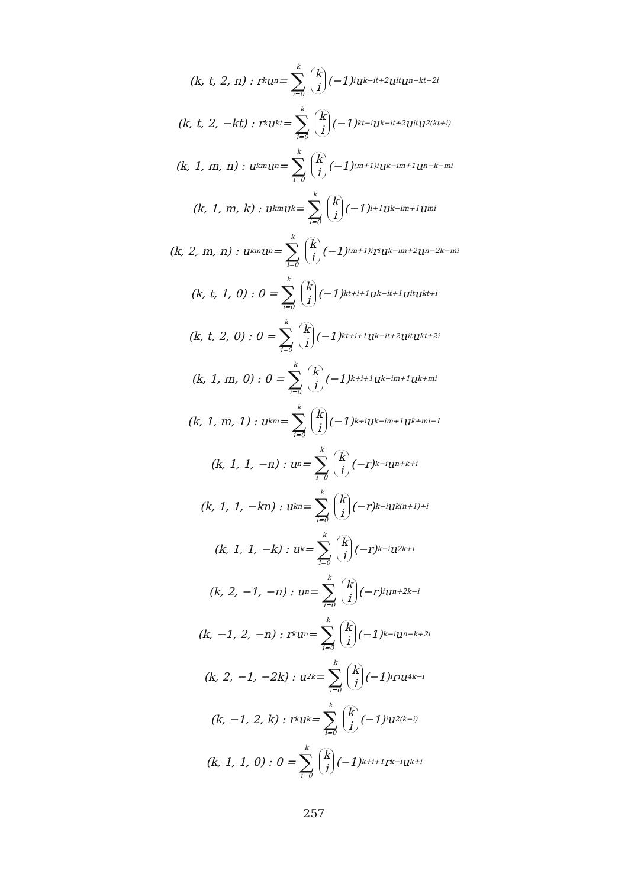(k, t, 2, n) : r<sup>k</sup>u<sub>n</sub> = k ∑ i=0 k i (−1)<sup>i</sup>u<sup>k−i</sup><sub>t+2</sub>u<sup>i</sup><sub>t</sub>u<sub>n−kt−2i</sub>
(k, t, 2, −kt) : r<sup>k</sup>u<sub>kt</sub> = k ∑ i=0 k i (−1)<sup>kt−i</sup>u<sup>k−i</sup><sub>t+2</sub>u<sup>i</sup><sub>t</sub>u<sub>2(kt+i)</sub>
(k, 1, m, n) : u<sup>k</sup><sub>m</sub>u<sub>n</sub> = k ∑ i=0 k i (−1)<sup>(m+1)i</sup>u<sup>k−i</sup><sub>m+1</sub>u<sub>n−k−mi</sub>
(k, 1, m, k) : u<sup>k</sup><sub>m</sub>u<sub>k</sub> = k ∑ i=0 k i (−1)<sup>i+1</sup>u<sup>k−i</sup><sub>m+1</sub>u<sub>mi</sub>
(k, 2, m, n) : u<sup>k</sup><sub>m</sub>u<sub>n</sub> = k ∑ i=0 k i (−1)<sup>(m+1)i</sup>r<sup>i</sup>u<sup>k−i</sup><sub>m+2</sub>u<sub>n−2k−mi</sub>
(k, t, 1, 0) : 0 = k ∑ i=0 k i (−1)<sup>kt+i+1</sup>u<sup>k−i</sup><sub>t+1</sub>u<sup>i</sup><sub>t</sub>u<sub>kt+i</sub>
(k, t, 2, 0) : 0 = k ∑ i=0 k i (−1)<sup>kt+i+1</sup>u<sup>k−i</sup><sub>t+2</sub>u<sup>i</sup><sub>t</sub>u<sub>kt+2i</sub>
(k, 1, m, 0) : 0 = k ∑ i=0 k i (−1)<sup>k+i+1</sup>u<sup>k−i</sup><sub>m+1</sub>u<sub>k+mi</sub>
(k, 1, m, 1) : u<sup>k</sup><sub>m</sub> = k ∑ i=0 k i (−1)<sup>k+i</sup>u<sup>k−i</sup><sub>m+1</sub>u<sub>k+mi−1</sub>
(k, 1, 1, −n) : u<sub>n</sub> = k ∑ i=0 k i (−r)<sup>k−i</sup>u<sub>n+k+i</sub>
(k, 1, 1, −kn) : u<sub>kn</sub> = k ∑ i=0 k i (−r)<sup>k−i</sup>u<sub>k(n+1)+i</sub>
(k, 1, 1, −k) : u<sub>k</sub> = k ∑ i=0 k i (−r)<sup>k−i</sup>u<sub>2k+i</sub>
(k, 2, −1, −n) : u<sub>n</sub> = k ∑ i=0 k i (−r)<sup>i</sup>u<sub>n+2k−i</sub>
(k, −1, 2, −n) : r<sup>k</sup>u<sub>n</sub> = k ∑ i=0 k i (−1)<sup>k−i</sup>u<sub>n−k+2i</sub>
(k, 2, −1, −2k) : u<sub>2k</sub> = k ∑ i=0 k i (−1)<sup>i</sup>r<sup>i</sup>u<sub>4k−i</sub>
(k, −1, 2, k) : r<sup>k</sup>u<sub>k</sub> = k ∑ i=0 k i (−1)<sup>i</sup>u<sub>2(k−i)</sub>
(k, 1, 1, 0) : 0 = k ∑ i=0 k i (−1)<sup>k+i+1</sup>r<sup>k−i</sup>u<sub>k+i</sub>
257